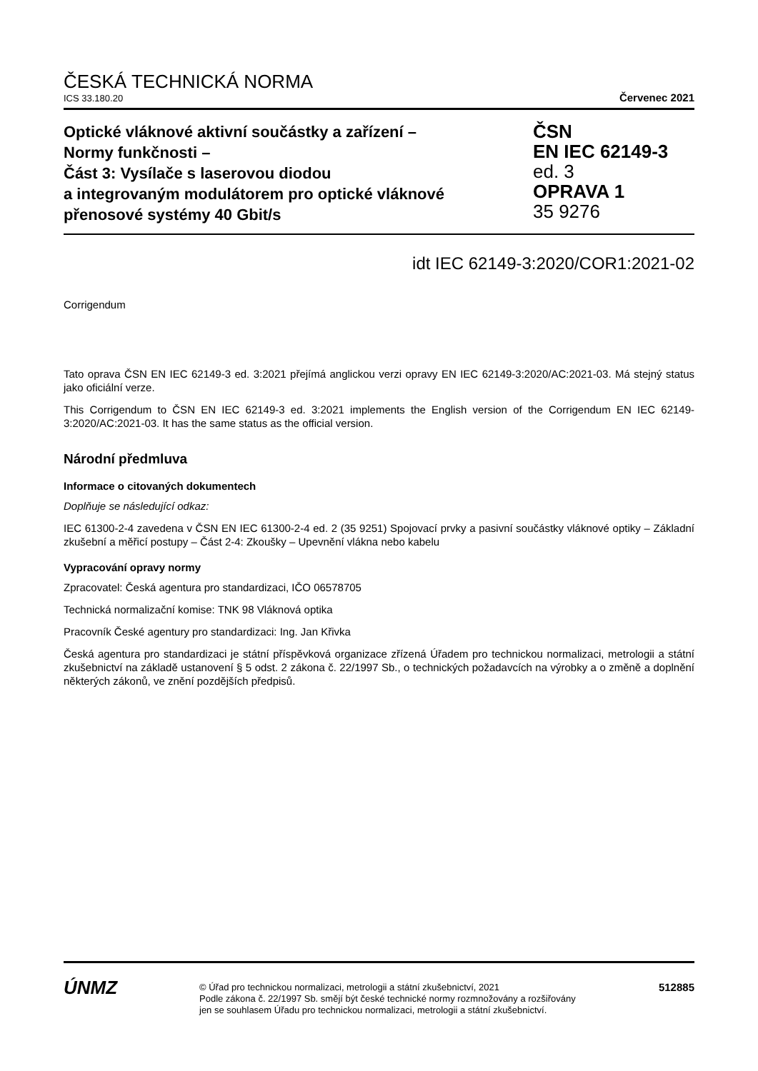ČESKÁ TECHNICKÁ NORMA
ICS 33.180.20 Červenec 2021
Optické vláknové aktivní součástky a zařízení –
Normy funkčnosti –
Část 3: Vysílače s laserovou diodou
a integrovaným modulátorem pro optické vláknové
přenosové systémy 40 Gbit/s
ČSN
EN IEC 62149-3
ed. 3
OPRAVA 1
35 9276
idt IEC 62149-3:2020/COR1:2021-02
Corrigendum
Tato oprava ČSN EN IEC 62149-3 ed. 3:2021 přejímá anglickou verzi opravy EN IEC 62149-3:2020/AC:2021-03. Má stejný status jako oficiální verze.
This Corrigendum to ČSN EN IEC 62149-3 ed. 3:2021 implements the English version of the Corrigendum EN IEC 62149-3:2020/AC:2021-03. It has the same status as the official version.
Národní předmluva
Informace o citovaných dokumentech
Doplňuje se následující odkaz:
IEC 61300-2-4 zavedena v ČSN EN IEC 61300-2-4 ed. 2 (35 9251) Spojovací prvky a pasivní součástky vláknové optiky – Základní zkušební a měřicí postupy – Část 2-4: Zkoušky – Upevnění vlákna nebo kabelu
Vypracování opravy normy
Zpracovatel: Česká agentura pro standardizaci, IČO 06578705
Technická normalizační komise: TNK 98 Vláknová optika
Pracovník České agentury pro standardizaci: Ing. Jan Křivka
Česká agentura pro standardizaci je státní příspěvková organizace zřízená Úřadem pro technickou normalizaci, metrologii a státní zkušebnictví na základě ustanovení § 5 odst. 2 zákona č. 22/1997 Sb., o technických požadavcích na výrobky a o změně a doplnění některých zákonů, ve znění pozdějších předpisů.
ÚNMZ
© Úřad pro technickou normalizaci, metrologii a státní zkušebnictví, 2021
Podle zákona č. 22/1997 Sb. smějí být české technické normy rozmnožovány a rozšiřovány
jen se souhlasem Úřadu pro technickou normalizaci, metrologii a státní zkušebnictví.
512885